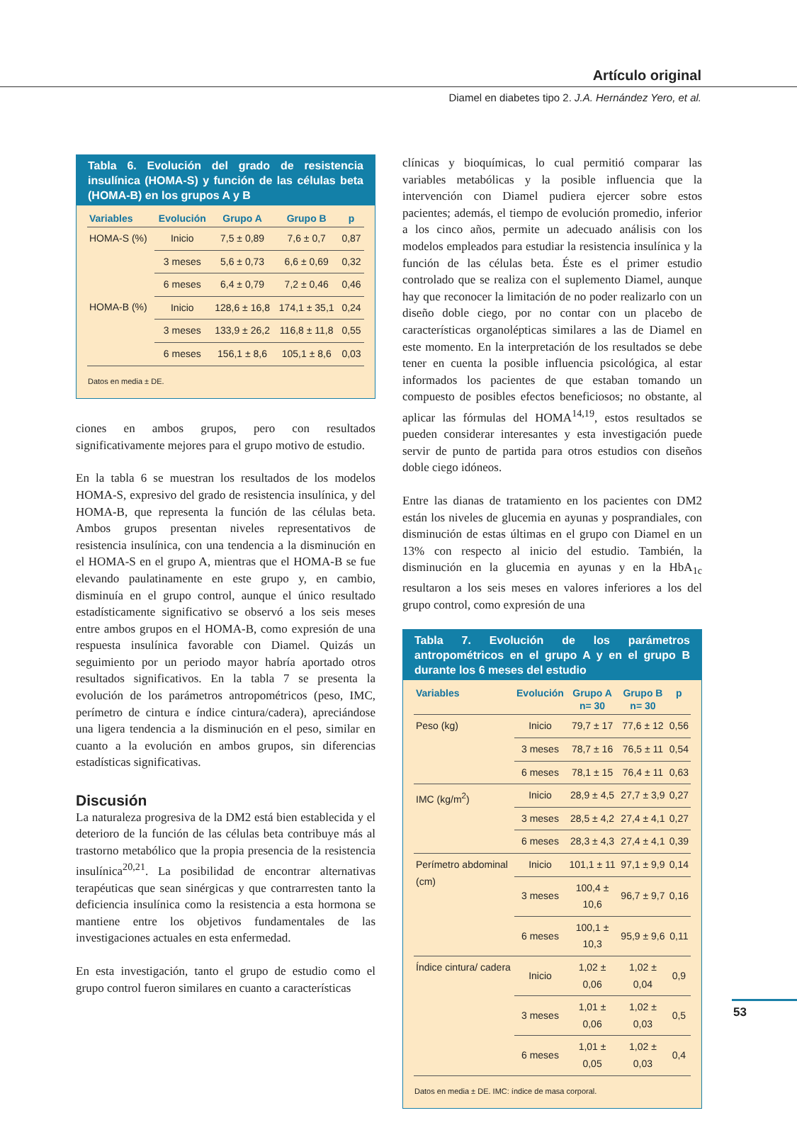Artículo original
Diamel en diabetes tipo 2. J.A. Hernández Yero, et al.
Tabla 6. Evolución del grado de resistencia insulínica (HOMA-S) y función de las células beta (HOMA-B) en los grupos A y B
| Variables | Evolución | Grupo A | Grupo B | p |
| --- | --- | --- | --- | --- |
| HOMA-S (%) | Inicio | 7,5 ± 0,89 | 7,6 ± 0,7 | 0,87 |
| | 3 meses | 5,6 ± 0,73 | 6,6 ± 0,69 | 0,32 |
| | 6 meses | 6,4 ± 0,79 | 7,2 ± 0,46 | 0,46 |
| HOMA-B (%) | Inicio | 128,6 ± 16,8 | 174,1 ± 35,1 | 0,24 |
| | 3 meses | 133,9 ± 26,2 | 116,8 ± 11,8 | 0,55 |
| | 6 meses | 156,1 ± 8,6 | 105,1 ± 8,6 | 0,03 |
Datos en media ± DE.
ciones en ambos grupos, pero con resultados significativamente mejores para el grupo motivo de estudio.
En la tabla 6 se muestran los resultados de los modelos HOMA-S, expresivo del grado de resistencia insulínica, y del HOMA-B, que representa la función de las células beta. Ambos grupos presentan niveles representativos de resistencia insulínica, con una tendencia a la disminución en el HOMA-S en el grupo A, mientras que el HOMA-B se fue elevando paulatinamente en este grupo y, en cambio, disminuía en el grupo control, aunque el único resultado estadísticamente significativo se observó a los seis meses entre ambos grupos en el HOMA-B, como expresión de una respuesta insulínica favorable con Diamel. Quizás un seguimiento por un periodo mayor habría aportado otros resultados significativos. En la tabla 7 se presenta la evolución de los parámetros antropométricos (peso, IMC, perímetro de cintura e índice cintura/cadera), apreciándose una ligera tendencia a la disminución en el peso, similar en cuanto a la evolución en ambos grupos, sin diferencias estadísticas significativas.
Discusión
La naturaleza progresiva de la DM2 está bien establecida y el deterioro de la función de las células beta contribuye más al trastorno metabólico que la propia presencia de la resistencia insulínica<sup>20,21</sup>. La posibilidad de encontrar alternativas terapéuticas que sean sinérgicas y que contrarresten tanto la deficiencia insulínica como la resistencia a esta hormona se mantiene entre los objetivos fundamentales de las investigaciones actuales en esta enfermedad.
En esta investigación, tanto el grupo de estudio como el grupo control fueron similares en cuanto a características
clínicas y bioquímicas, lo cual permitió comparar las variables metabólicas y la posible influencia que la intervención con Diamel pudiera ejercer sobre estos pacientes; además, el tiempo de evolución promedio, inferior a los cinco años, permite un adecuado análisis con los modelos empleados para estudiar la resistencia insulínica y la función de las células beta. Éste es el primer estudio controlado que se realiza con el suplemento Diamel, aunque hay que reconocer la limitación de no poder realizarlo con un diseño doble ciego, por no contar con un placebo de características organolépticas similares a las de Diamel en este momento. En la interpretación de los resultados se debe tener en cuenta la posible influencia psicológica, al estar informados los pacientes de que estaban tomando un compuesto de posibles efectos beneficiosos; no obstante, al aplicar las fórmulas del HOMA<sup>14,19</sup>, estos resultados se pueden considerar interesantes y esta investigación puede servir de punto de partida para otros estudios con diseños doble ciego idóneos.
Entre las dianas de tratamiento en los pacientes con DM2 están los niveles de glucemia en ayunas y posprandiales, con disminución de estas últimas en el grupo con Diamel en un 13% con respecto al inicio del estudio. También, la disminución en la glucemia en ayunas y en la HbA<sub>1c</sub> resultaron a los seis meses en valores inferiores a los del grupo control, como expresión de una
Tabla 7. Evolución de los parámetros antropométricos en el grupo A y en el grupo B durante los 6 meses del estudio
| Variables | Evolución | Grupo A n= 30 | Grupo B n= 30 | p |
| --- | --- | --- | --- | --- |
| Peso (kg) | Inicio | 79,7 ± 17 | 77,6 ± 12 | 0,56 |
| | 3 meses | 78,7 ± 16 | 76,5 ± 11 | 0,54 |
| | 6 meses | 78,1 ± 15 | 76,4 ± 11 | 0,63 |
| IMC (kg/m<sup>2</sup>) | Inicio | 28,9 ± 4,5 | 27,7 ± 3,9 | 0,27 |
| | 3 meses | 28,5 ± 4,2 | 27,4 ± 4,1 | 0,27 |
| | 6 meses | 28,3 ± 4,3 | 27,4 ± 4,1 | 0,39 |
| Perímetro abdominal (cm) | Inicio | 101,1 ± 11 | 97,1 ± 9,9 | 0,14 |
| | 3 meses | 100,4 ± 10,6 | 96,7 ± 9,7 | 0,16 |
| | 6 meses | 100,1 ± 10,3 | 95,9 ± 9,6 | 0,11 |
| Índice cintura/ cadera | Inicio | 1,02 ± 0,06 | 1,02 ± 0,04 | 0,9 |
| | 3 meses | 1,01 ± 0,06 | 1,02 ± 0,03 | 0,5 |
| | 6 meses | 1,01 ± 0,05 | 1,02 ± 0,03 | 0,4 |
Datos en media ± DE. IMC: índice de masa corporal.
53